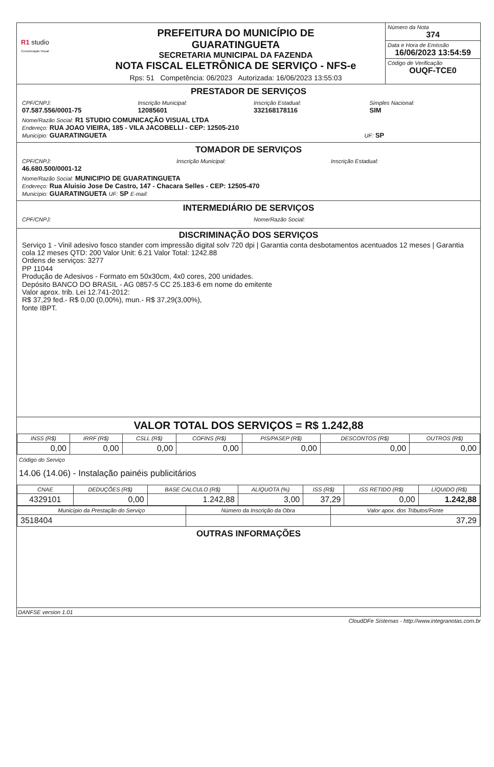R1 studio
Comunicação Visual
PREFEITURA DO MUNICÍPIO DE
GUARATINGUETA
SECRETARIA MUNICIPAL DA FAZENDA
NOTA FISCAL ELETRÔNICA DE SERVIÇO - NFS-e
Rps: 51 Competência: 06/2023 Autorizada: 16/06/2023 13:55:03
Número da Nota
374
Data e Hora de Emissão
16/06/2023 13:54:59
Código de Verificação
OUQF-TCE0
PRESTADOR DE SERVIÇOS
CPF/CNPJ:
07.587.556/0001-75
Inscrição Municipal:
12085601
Inscrição Estadual:
332168178116
Simples Nacional:
SIM
Nome/Razão Social: R1 STUDIO COMUNICAÇÃO VISUAL LTDA
Endereço: RUA JOAO VIEIRA, 185 - VILA JACOBELLI - CEP: 12505-210
Município: GUARATINGUETA UF: SP
TOMADOR DE SERVIÇOS
CPF/CNPJ:
46.680.500/0001-12
Inscrição Municipal: Inscrição Estadual:
Nome/Razão Social: MUNICIPIO DE GUARATINGUETA
Endereço: Rua Aluisio Jose De Castro, 147 - Chacara Selles - CEP: 12505-470
Município: GUARATINGUETA UF: SP E-mail:
INTERMEDIÁRIO DE SERVIÇOS
CPF/CNPJ: Nome/Razão Social:
DISCRIMINAÇÃO DOS SERVIÇOS
Serviço 1 - Vinil adesivo fosco stander com impressão digital solv 720 dpi | Garantia conta desbotamentos acentuados 12 meses | Garantia cola 12 meses QTD: 200 Valor Unit: 6.21 Valor Total: 1242.88
Ordens de serviços: 3277
PP 11044
Produção de Adesivos - Formato em 50x30cm, 4x0 cores, 200 unidades.
Depósito BANCO DO BRASIL - AG 0857-5 CC 25.183-6 em nome do emitente
Valor aprox. trib. Lei 12.741-2012:
R$ 37,29 fed.- R$ 0,00 (0,00%), mun.- R$ 37,29(3,00%),
fonte IBPT.
VALOR TOTAL DOS SERVIÇOS = R$ 1.242,88
| INSS (R$) | IRRF (R$) | CSLL (R$) | COFINS (R$) | PIS/PASEP (R$) | DESCONTOS (R$) | OUTROS (R$) |
| --- | --- | --- | --- | --- | --- | --- |
| 0,00 | 0,00 | 0,00 | 0,00 | 0,00 | 0,00 | 0,00 |
Código do Serviço
14.06 (14.06) - Instalação painéis publicitários
| CNAE | DEDUÇÕES (R$) | BASE CALCULO (R$) | ALÍQUOTA (%) | ISS (R$) | ISS RETIDO (R$) | LÍQUIDO (R$) |
| --- | --- | --- | --- | --- | --- | --- |
| 4329101 | 0,00 | 1.242,88 | 3,00 | 37,29 | 0,00 | 1.242,88 |
| Município da Prestação do Serviço | Número da Inscrição da Obra | Valor apox. dos Tributos/Fonte |
| --- | --- | --- |
| 3518404 | | 37,29 |
OUTRAS INFORMAÇÕES
DANFSE version 1.01
CloudDFe Sistemas - http://www.integranotas.com.br